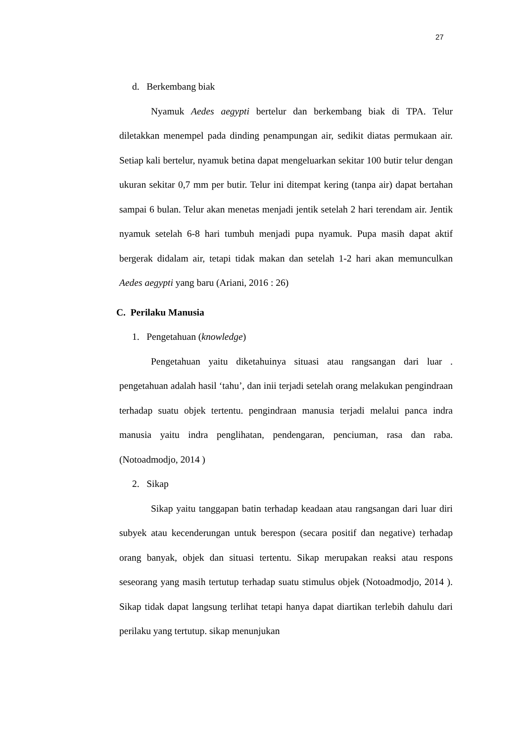27
d. Berkembang biak
Nyamuk Aedes aegypti bertelur dan berkembang biak di TPA. Telur diletakkan menempel pada dinding penampungan air, sedikit diatas permukaan air. Setiap kali bertelur, nyamuk betina dapat mengeluarkan sekitar 100 butir telur dengan ukuran sekitar 0,7 mm per butir. Telur ini ditempat kering (tanpa air) dapat bertahan sampai 6 bulan. Telur akan menetas menjadi jentik setelah 2 hari terendam air. Jentik nyamuk setelah 6-8 hari tumbuh menjadi pupa nyamuk. Pupa masih dapat aktif bergerak didalam air, tetapi tidak makan dan setelah 1-2 hari akan memunculkan Aedes aegypti yang baru (Ariani, 2016 : 26)
C. Perilaku Manusia
1. Pengetahuan (knowledge)
Pengetahuan yaitu diketahuinya situasi atau rangsangan dari luar . pengetahuan adalah hasil ‘tahu’, dan inii terjadi setelah orang melakukan pengindraan terhadap suatu objek tertentu. pengindraan manusia terjadi melalui panca indra manusia yaitu indra penglihatan, pendengaran, penciuman, rasa dan raba. (Notoadmodjo, 2014 )
2. Sikap
Sikap yaitu tanggapan batin terhadap keadaan atau rangsangan dari luar diri subyek atau kecenderungan untuk berespon (secara positif dan negative) terhadap orang banyak, objek dan situasi tertentu. Sikap merupakan reaksi atau respons seseorang yang masih tertutup terhadap suatu stimulus objek (Notoadmodjo, 2014 ). Sikap tidak dapat langsung terlihat tetapi hanya dapat diartikan terlebih dahulu dari perilaku yang tertutup. sikap menunjukan